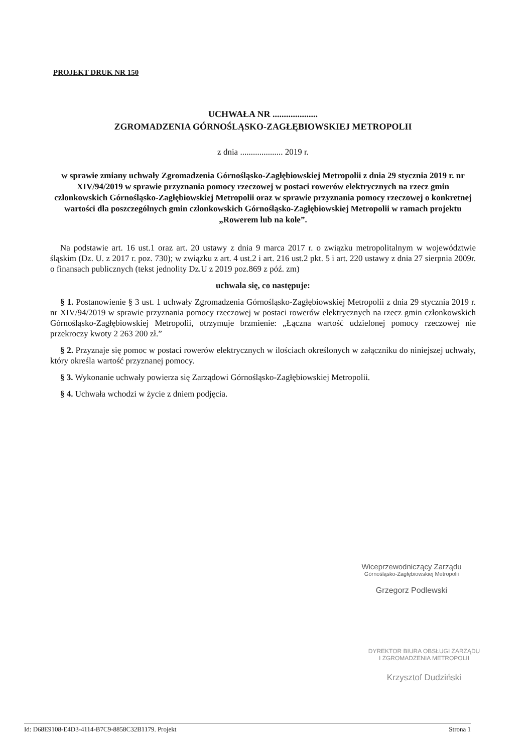PROJEKT DRUK NR 150
UCHWAŁA NR ....................
ZGROMADZENIA GÓRNOŚLĄSKO-ZAGŁĘBIOWSKIEJ METROPOLII
z dnia .................... 2019 r.
w sprawie zmiany uchwały Zgromadzenia Górnośląsko-Zagłębiowskiej Metropolii z dnia 29 stycznia 2019 r. nr XIV/94/2019 w sprawie przyznania pomocy rzeczowej w postaci rowerów elektrycznych na rzecz gmin członkowskich Górnośląsko-Zagłębiowskiej Metropolii oraz w sprawie przyznania pomocy rzeczowej o konkretnej wartości dla poszczególnych gmin członkowskich Górnośląsko-Zagłębiowskiej Metropolii w ramach projektu „Rowerem lub na kole”.
Na podstawie art. 16 ust.1 oraz art. 20 ustawy z dnia 9 marca 2017 r. o związku metropolitalnym w województwie śląskim (Dz. U. z 2017 r. poz. 730); w związku z art. 4 ust.2 i art. 216 ust.2 pkt. 5 i art. 220 ustawy z dnia 27 sierpnia 2009r. o finansach publicznych (tekst jednolity Dz.U z 2019 poz.869 z póź. zm)
uchwala się, co następuje:
§ 1. Postanowienie § 3 ust. 1 uchwały Zgromadzenia Górnośląsko-Zagłębiowskiej Metropolii z dnia 29 stycznia 2019 r. nr XIV/94/2019 w sprawie przyznania pomocy rzeczowej w postaci rowerów elektrycznych na rzecz gmin członkowskich Górnośląsko-Zagłębiowskiej Metropolii, otrzymuje brzmienie: „Łączna wartość udzielonej pomocy rzeczowej nie przekroczy kwoty 2 263 200 zł.”
§ 2. Przyznaje się pomoc w postaci rowerów elektrycznych w ilościach określonych w załączniku do niniejszej uchwały, który określa wartość przyznanej pomocy.
§ 3. Wykonanie uchwały powierza się Zarządowi Górnośląsko-Zagłębiowskiej Metropolii.
§ 4. Uchwała wchodzi w życie z dniem podjęcia.
Wiceprzewodniczący Zarządu
Górnośląsko-Zagłębiowskiej Metropolii
Grzegorz Podlewski
DYREKTOR BIURA OBSŁUGI ZARZĄDU
I ZGROMADZENIA METROPOLII
Krzysztof Dudziński
Id: D68E9108-E4D3-4114-B7C9-8858C32B1179. Projekt Strona 1